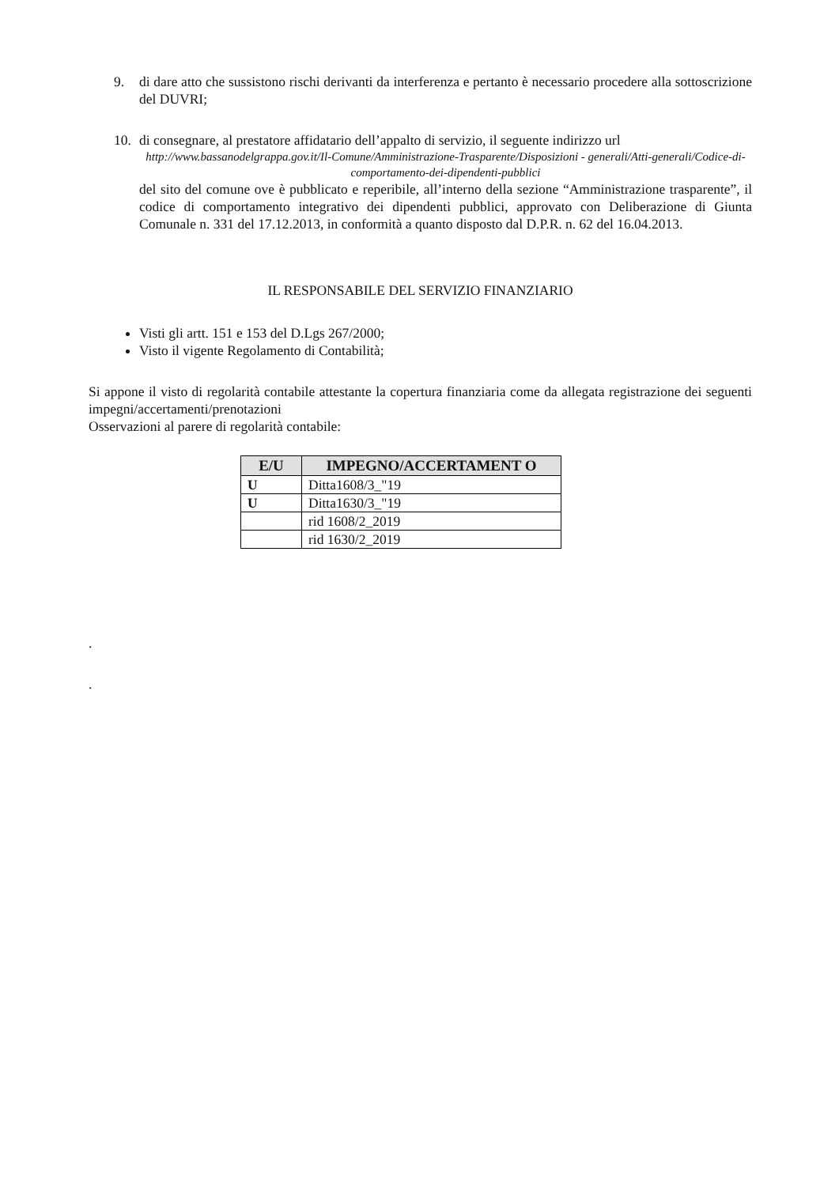9. di dare atto che sussistono rischi derivanti da interferenza e pertanto è necessario procedere alla sottoscrizione del DUVRI;
10. di consegnare, al prestatore affidatario dell’appalto di servizio, il seguente indirizzo url
http://www.bassanodelgrappa.gov.it/Il-Comune/Amministrazione-Trasparente/Disposizioni - generali/Atti-generali/Codice-di-comportamento-dei-dipendenti-pubblici
del sito del comune ove è pubblicato e reperibile, all’interno della sezione “Amministrazione trasparente”, il codice di comportamento integrativo dei dipendenti pubblici, approvato con Deliberazione di Giunta Comunale n. 331 del 17.12.2013, in conformità a quanto disposto dal D.P.R. n. 62 del 16.04.2013.
IL RESPONSABILE DEL SERVIZIO FINANZIARIO
Visti gli artt. 151 e 153 del D.Lgs 267/2000;
Visto il vigente Regolamento di Contabilità;
Si appone il visto di regolarità contabile attestante la copertura finanziaria come da allegata registrazione dei seguenti impegni/accertamenti/prenotazioni
Osservazioni al parere di regolarità contabile:
| E/U | IMPEGNO/ACCERTAMENT O |
| --- | --- |
| U | Ditta1608/3_"19 |
| U | Ditta1630/3_"19 |
| | rid 1608/2_2019 |
| | rid 1630/2_2019 |
.
.